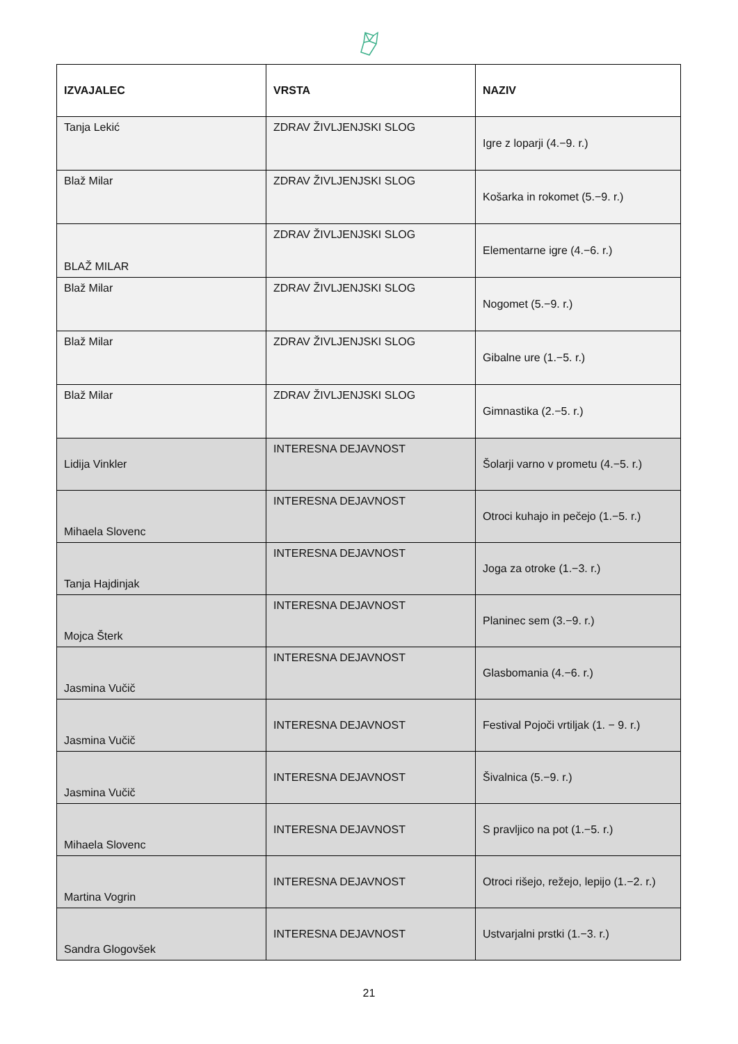| IZVAJALEC | VRSTA | NAZIV |
| --- | --- | --- |
| Tanja Lekić | ZDRAV ŽIVLJENJSKI SLOG | Igre z loparji (4.−9. r.) |
| Blaž Milar | ZDRAV ŽIVLJENJSKI SLOG | Košarka in rokomet (5.−9. r.) |
| BLAŽ MILAR | ZDRAV ŽIVLJENJSKI SLOG | Elementarne igre (4.−6. r.) |
| Blaž Milar | ZDRAV ŽIVLJENJSKI SLOG | Nogomet (5.−9. r.) |
| Blaž Milar | ZDRAV ŽIVLJENJSKI SLOG | Gibalne ure (1.−5. r.) |
| Blaž Milar | ZDRAV ŽIVLJENJSKI SLOG | Gimnastika (2.−5. r.) |
| Lidija Vinkler | INTERESNA DEJAVNOST | Šolarji varno v prometu (4.−5. r.) |
| Mihaela Slovenc | INTERESNA DEJAVNOST | Otroci kuhajo in pečejo (1.−5. r.) |
| Tanja Hajdinjak | INTERESNA DEJAVNOST | Joga za otroke (1.−3. r.) |
| Mojca Šterk | INTERESNA DEJAVNOST | Planinec sem (3.−9. r.) |
| Jasmina Vučič | INTERESNA DEJAVNOST | Glasbomania (4.−6. r.) |
| Jasmina Vučič | INTERESNA DEJAVNOST | Festival Pojoči vrtiljak (1. − 9. r.) |
| Jasmina Vučič | INTERESNA DEJAVNOST | Šivalnica (5.−9. r.) |
| Mihaela Slovenc | INTERESNA DEJAVNOST | S pravljico na pot (1.−5. r.) |
| Martina Vogrin | INTERESNA DEJAVNOST | Otroci rišejo, režejo, lepijo (1.−2. r.) |
| Sandra Glogovšek | INTERESNA DEJAVNOST | Ustvarjalni prstki (1.−3. r.) |
21